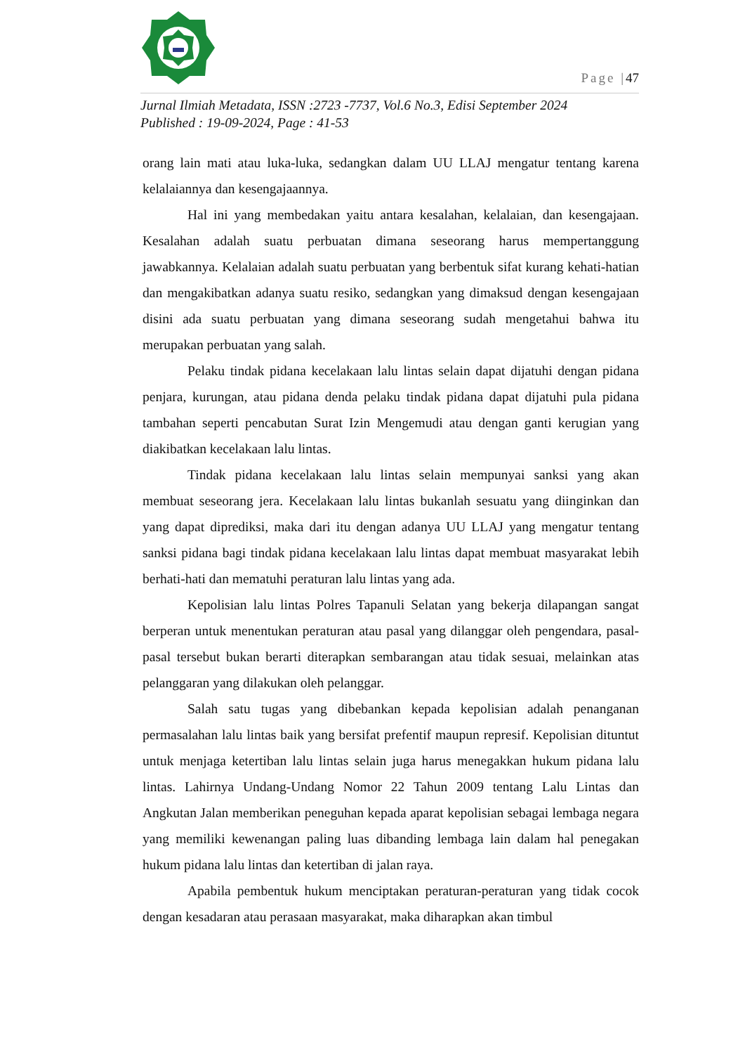Page |47
Jurnal Ilmiah Metadata, ISSN :2723 -7737, Vol.6 No.3, Edisi September 2024
Published : 19-09-2024, Page : 41-53
orang lain mati atau luka-luka, sedangkan dalam UU LLAJ mengatur tentang karena kelalaiannya dan kesengajaannya.
Hal ini yang membedakan yaitu antara kesalahan, kelalaian, dan kesengajaan. Kesalahan adalah suatu perbuatan dimana seseorang harus mempertanggung jawabkannya. Kelalaian adalah suatu perbuatan yang berbentuk sifat kurang kehati-hatian dan mengakibatkan adanya suatu resiko, sedangkan yang dimaksud dengan kesengajaan disini ada suatu perbuatan yang dimana seseorang sudah mengetahui bahwa itu merupakan perbuatan yang salah.
Pelaku tindak pidana kecelakaan lalu lintas selain dapat dijatuhi dengan pidana penjara, kurungan, atau pidana denda pelaku tindak pidana dapat dijatuhi pula pidana tambahan seperti pencabutan Surat Izin Mengemudi atau dengan ganti kerugian yang diakibatkan kecelakaan lalu lintas.
Tindak pidana kecelakaan lalu lintas selain mempunyai sanksi yang akan membuat seseorang jera. Kecelakaan lalu lintas bukanlah sesuatu yang diinginkan dan yang dapat diprediksi, maka dari itu dengan adanya UU LLAJ yang mengatur tentang sanksi pidana bagi tindak pidana kecelakaan lalu lintas dapat membuat masyarakat lebih berhati-hati dan mematuhi peraturan lalu lintas yang ada.
Kepolisian lalu lintas Polres Tapanuli Selatan yang bekerja dilapangan sangat berperan untuk menentukan peraturan atau pasal yang dilanggar oleh pengendara, pasal-pasal tersebut bukan berarti diterapkan sembarangan atau tidak sesuai, melainkan atas pelanggaran yang dilakukan oleh pelanggar.
Salah satu tugas yang dibebankan kepada kepolisian adalah penanganan permasalahan lalu lintas baik yang bersifat prefentif maupun represif. Kepolisian dituntut untuk menjaga ketertiban lalu lintas selain juga harus menegakkan hukum pidana lalu lintas. Lahirnya Undang-Undang Nomor 22 Tahun 2009 tentang Lalu Lintas dan Angkutan Jalan memberikan peneguhan kepada aparat kepolisian sebagai lembaga negara yang memiliki kewenangan paling luas dibanding lembaga lain dalam hal penegakan hukum pidana lalu lintas dan ketertiban di jalan raya.
Apabila pembentuk hukum menciptakan peraturan-peraturan yang tidak cocok dengan kesadaran atau perasaan masyarakat, maka diharapkan akan timbul